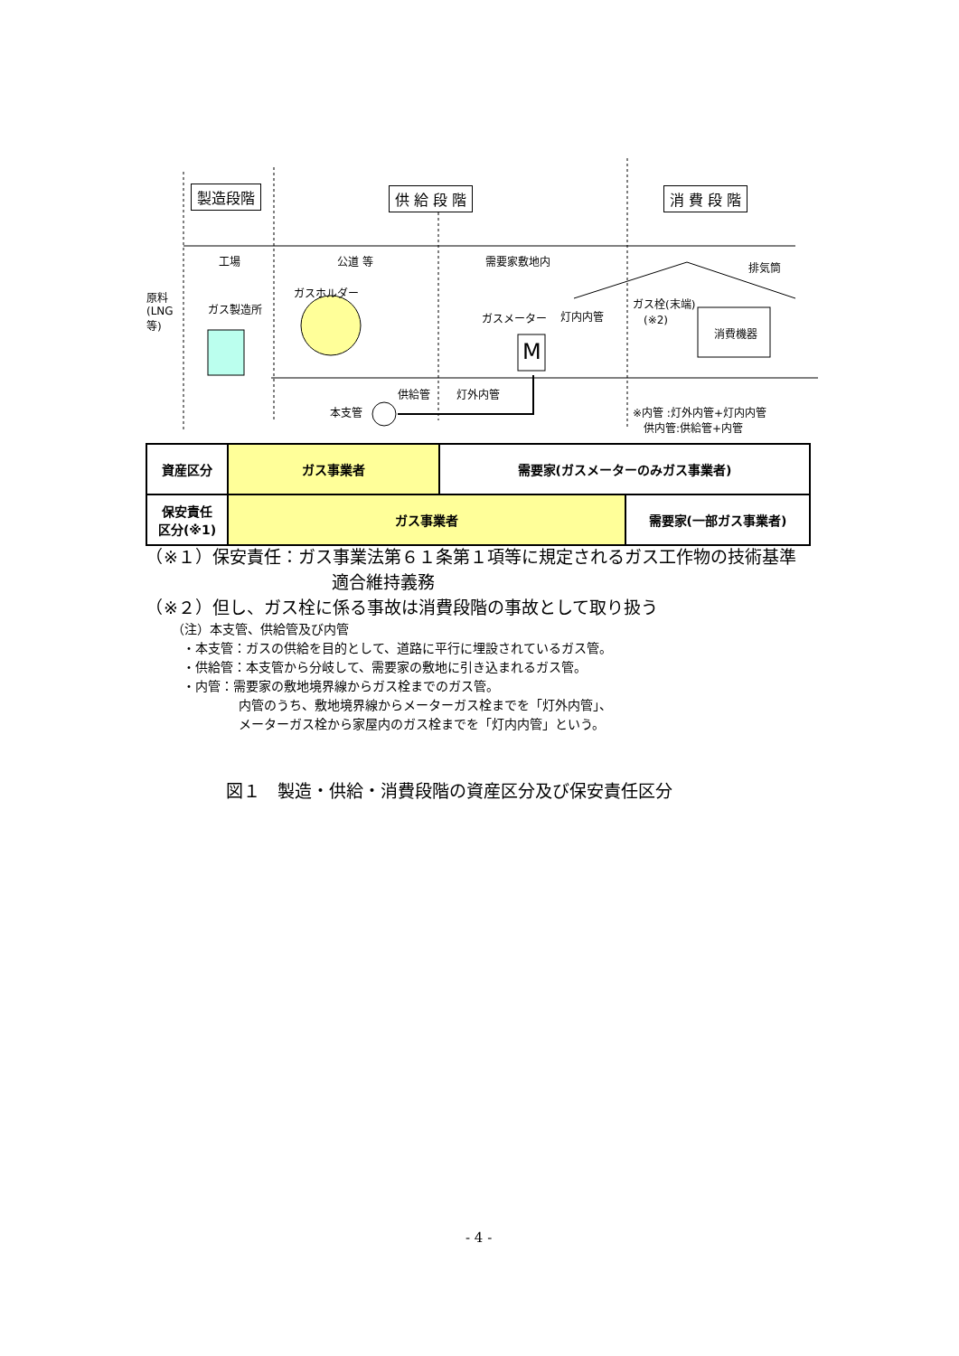製造段階 供 給 段 階 消 費 段 階
工場 公道 等 需要家敷地内 排気筒
原料
(LNG
等)
ガス製造所
ガスホルダー
ガスメーター 灯内内管
ガス栓(末端)
　(※2)
消費機器
M
供給管 灯外内管
本支管
※内管 :灯外内管+灯内内管
　供内管:供給管+内管
| 資産区分 | ガス事業者 | 需要家(ガスメーターのみガス事業者) | |
| 保安責任 区分(※1) | ガス事業者 | | 需要家(一部ガス事業者) |
　（※１）保安責任：ガス事業法第６１条第１項等に規定されるガス工作物の技術基準
適合維持義務
　（※２）但し、ガス栓に係る事故は消費段階の事故として取り扱う
（注）本支管、供給管及び内管
・本支管：ガスの供給を目的として、道路に平行に埋設されているガス管。
・供給管：本支管から分岐して、需要家の敷地に引き込まれるガス管。
・内管：需要家の敷地境界線からガス栓までのガス管。
内管のうち、敷地境界線からメーターガス栓までを「灯外内管」、
メーターガス栓から家屋内のガス栓までを「灯内内管」という。
図１　製造・供給・消費段階の資産区分及び保安責任区分
- 4 -